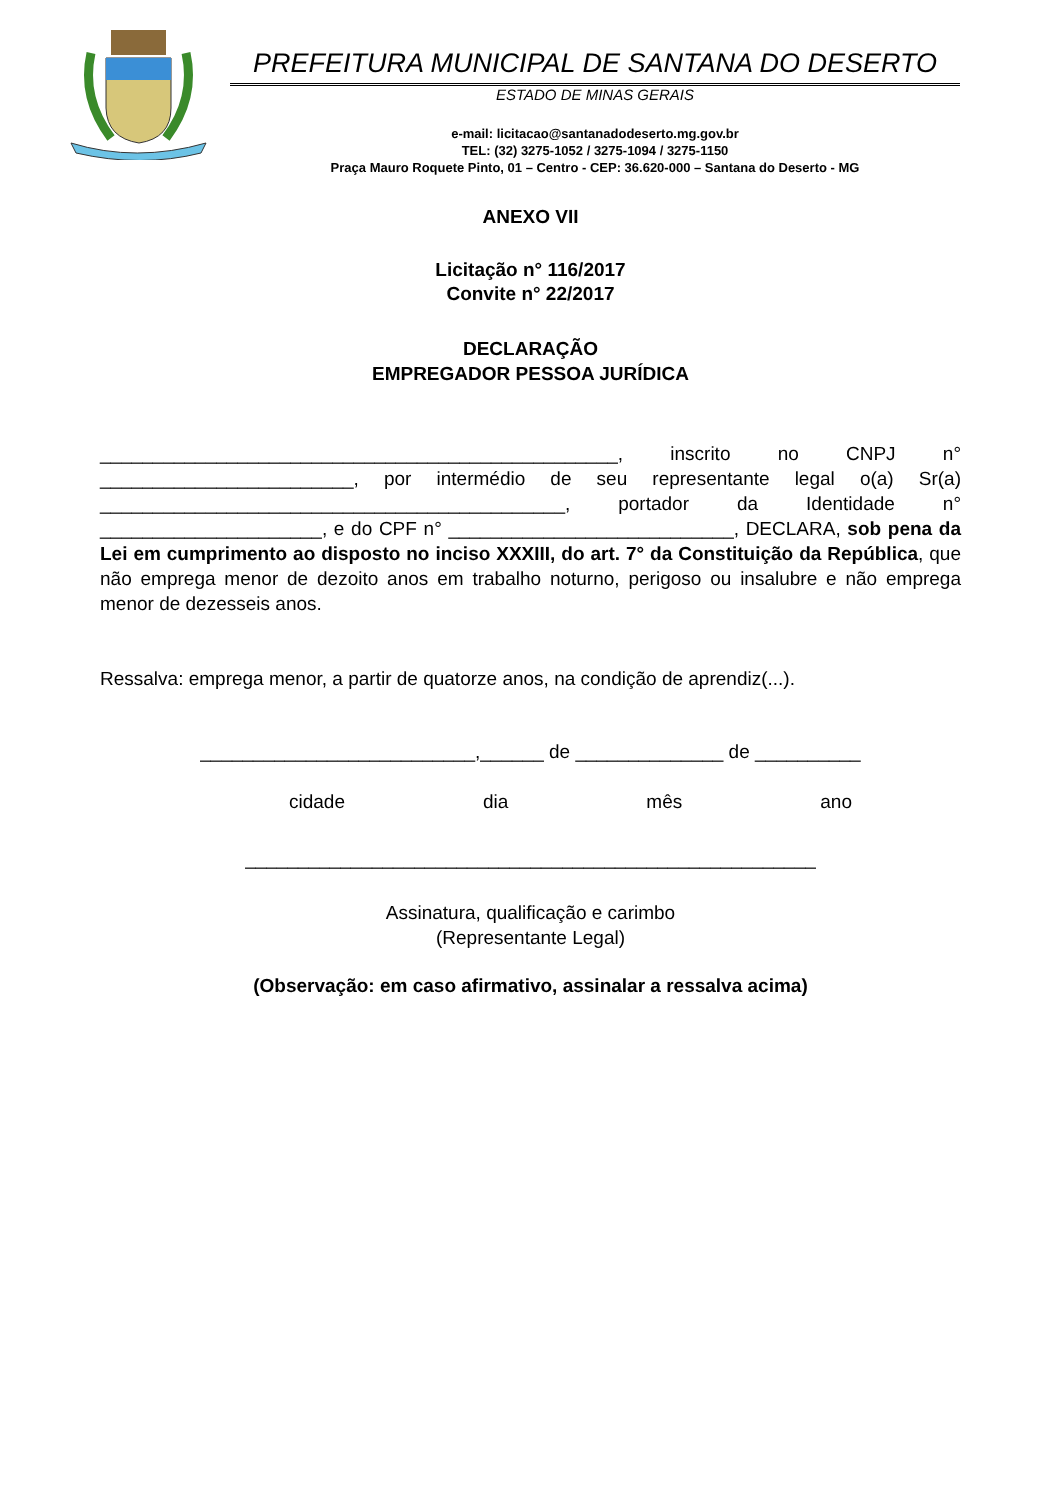PREFEITURA MUNICIPAL DE SANTANA DO DESERTO
ESTADO DE MINAS GERAIS
e-mail: licitacao@santanadodeserto.mg.gov.br
TEL: (32) 3275-1052 / 3275-1094 / 3275-1150
Praça Mauro Roquete Pinto, 01 – Centro - CEP: 36.620-000 – Santana do Deserto - MG
ANEXO VII
Licitação n° 116/2017
Convite n° 22/2017
DECLARAÇÃO
EMPREGADOR PESSOA JURÍDICA
_________________________________________________, inscrito no CNPJ n° ________________________, por intermédio de seu representante legal o(a) Sr(a) ____________________________________________, portador da Identidade n° _____________________, e do CPF n° ___________________________, DECLARA, sob pena da Lei em cumprimento ao disposto no inciso XXXIII, do art. 7° da Constituição da República, que não emprega menor de dezoito anos em trabalho noturno, perigoso ou insalubre e não emprega menor de dezesseis anos.
Ressalva: emprega menor, a partir de quatorze anos, na condição de aprendiz(...).
__________________________,______ de ______________ de __________
cidade dia mês ano
______________________________________________________
Assinatura, qualificação e carimbo
(Representante Legal)
(Observação: em caso afirmativo, assinalar a ressalva acima)